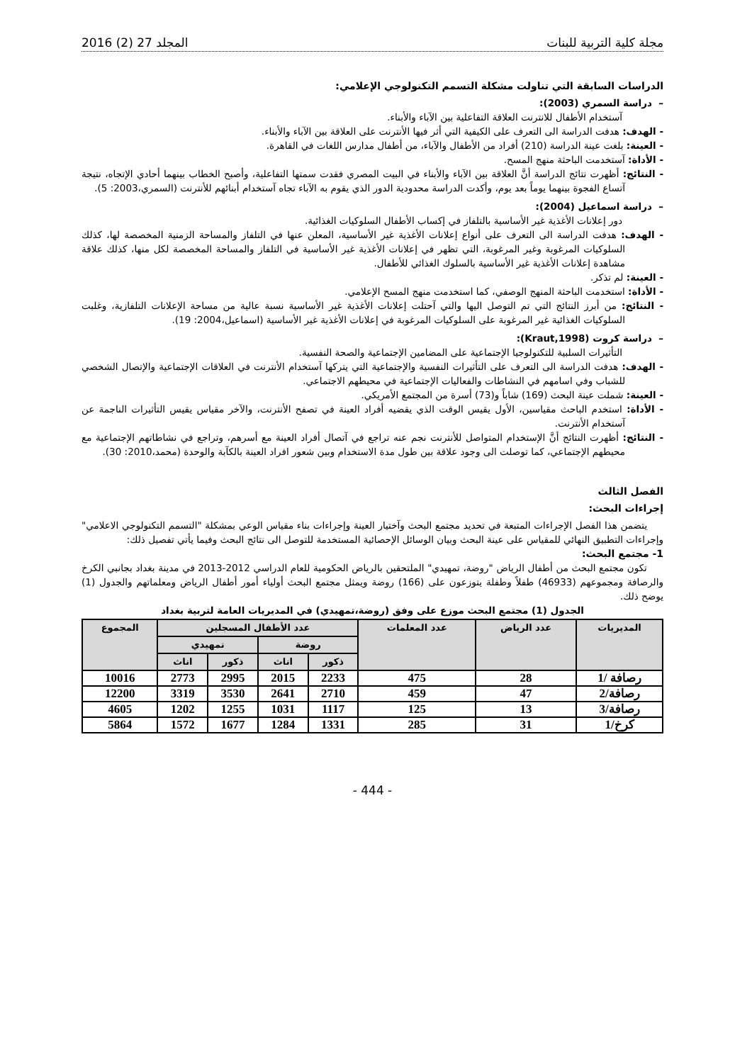مجلة كلية التربية للبنات المجلد 27 (2) 2016
الدراسات السابقة التي تناولت مشكلة التسمم التكنولوجي الإعلامي:
– دراسة السمري (2003):
آستخدام الأطفال للانترنت العلاقة التفاعلية بين الآباء والأبناء.
- الهدف: هدفت الدراسة الى التعرف على الكيفية التي أثر فيها الأنترنت على العلاقة بين الآباء والأبناء.
- العينة: بلغت عينة الدراسة (210) أفراد من الأطفال والآباء، من أطفال مدارس اللغات في القاهرة.
- الأداة: آستخدمت الباحثة منهج المسح.
- النتائج: أظهرت نتائج الدراسة أنَّ العلاقة بين الآباء والأبناء في البيت المصري فقدت سمتها التفاعلية، وأصبح الخطاب بينهما أحادي الإتجاه، نتيجة آتساع الفجوة بينهما يوماً بعد يوم، وأكدت الدراسة محدودية الدور الذي يقوم به الآباء تجاه آستخدام أبنائهم للأنترنت (السمري،2003: 5).
– دراسة اسماعيل (2004):
دور إعلانات الأغذية غير الأساسية بالتلفاز في إكساب الأطفال السلوكيات الغذائية.
- الهدف: هدفت الدراسة الى التعرف على أنواع إعلانات الأغذية غير الأساسية، المعلن عنها في التلفاز والمساحة الزمنية المخصصة لها، كذلك السلوكيات المرغوبة وغير المرغوبة، التي تظهر في إعلانات الأغذية غير الأساسية في التلفاز والمساحة المخصصة لكل منها، كذلك علاقة مشاهدة إعلانات الأغذية غير الأساسية بالسلوك الغذائي للأطفال.
- العينة: لم تذكر.
- الأداة: استخدمت الباحثة المنهج الوصفي، كما استخدمت منهج المسح الإعلامي.
- النتائج: من أبرز النتائج التي تم التوصل اليها والتي آحتلت إعلانات الأغذية غير الأساسية نسبة عالية من مساحة الإعلانات التلفازية، وغلبت السلوكيات الغذائية غير المرغوبة على السلوكيات المرغوبة في إعلانات الأغذية غير الأساسية (اسماعيل،2004: 19).
– دراسة كروت (Kraut,1998):
التأثيرات السلبية للتكنولوجيا الإجتماعية على المضامين الإجتماعية والصحة النفسية.
- الهدف: هدفت الدراسة الى التعرف على التأثيرات النفسية والإجتماعية التي يتركها آستخدام الأنترنت في العلاقات الإجتماعية والإتصال الشخصي للشباب وفي اسامهم في النشاطات والفعاليات الإجتماعية في محيطهم الاجتماعي.
- العينة: شملت عينة البحث (169) شاباً و(73) أسرة من المجتمع الأمريكي.
- الأداة: استخدم الباحث مقياسين، الأول يقيس الوقت الذي يقضيه أفراد العينة في تصفح الأنترنت، والآخر مقياس يقيس التأثيرات الناجمة عن آستخدام الأنترنت.
- النتائج: أظهرت النتائج أنَّ الإستخدام المتواصل للأنترنت نجم عنه تراجع في آتصال أفراد العينة مع أسرهم، وتراجع في نشاطاتهم الإجتماعية مع محيطهم الإجتماعي، كما توصلت الى وجود علاقة بين طول مدة الاستخدام وبين شعور افراد العينة بالكآبة والوحدة (محمد،2010: 30).
الفصل الثالث
إجراءات البحث:
يتضمن هذا الفصل الإجراءات المتبعة في تحديد مجتمع البحث وآختيار العينة وإجراءات بناء مقياس الوعي بمشكلة "التسمم التكنولوجي الاعلامي" وإجراءات التطبيق النهائي للمقياس على عينة البحث وبيان الوسائل الإحصائية المستخدمة للتوصل الى نتائج البحث وفيما يأتي تفصيل ذلك:
1- مجتمع البحث:
تكون مجتمع البحث من أطفال الرياض "روضة، تمهيدي" الملتحقين بالرياض الحكومية للعام الدراسي 2012-2013 في مدينة بغداد بجانبي الكرخ والرصافة ومجموعهم (46933) طفلاً وطفلة يتوزعون على (166) روضة ويمثل مجتمع البحث أولياء أمور أطفال الرياض ومعلماتهم والجدول (1) يوضح ذلك.
الجدول (1) مجتمع البحث موزع على وفق (روضة،تمهيدي) في المديريات العامة لتربية بغداد
| المديريات | عدد الرياض | عدد المعلمات | عدد الأطفال المسجلين | | | | المجموع |
| --- | --- | --- | --- | --- | --- | --- | --- |
| | | | روضة | | تمهيدي | | |
| | | | ذكور | اناث | ذكور | اناث | |
| رصافة /1 | 28 | 475 | 2233 | 2015 | 2995 | 2773 | 10016 |
| رصافة/2 | 47 | 459 | 2710 | 2641 | 3530 | 3319 | 12200 |
| رصافة/3 | 13 | 125 | 1117 | 1031 | 1255 | 1202 | 4605 |
| كرخ/1 | 31 | 285 | 1331 | 1284 | 1677 | 1572 | 5864 |
- 444 -